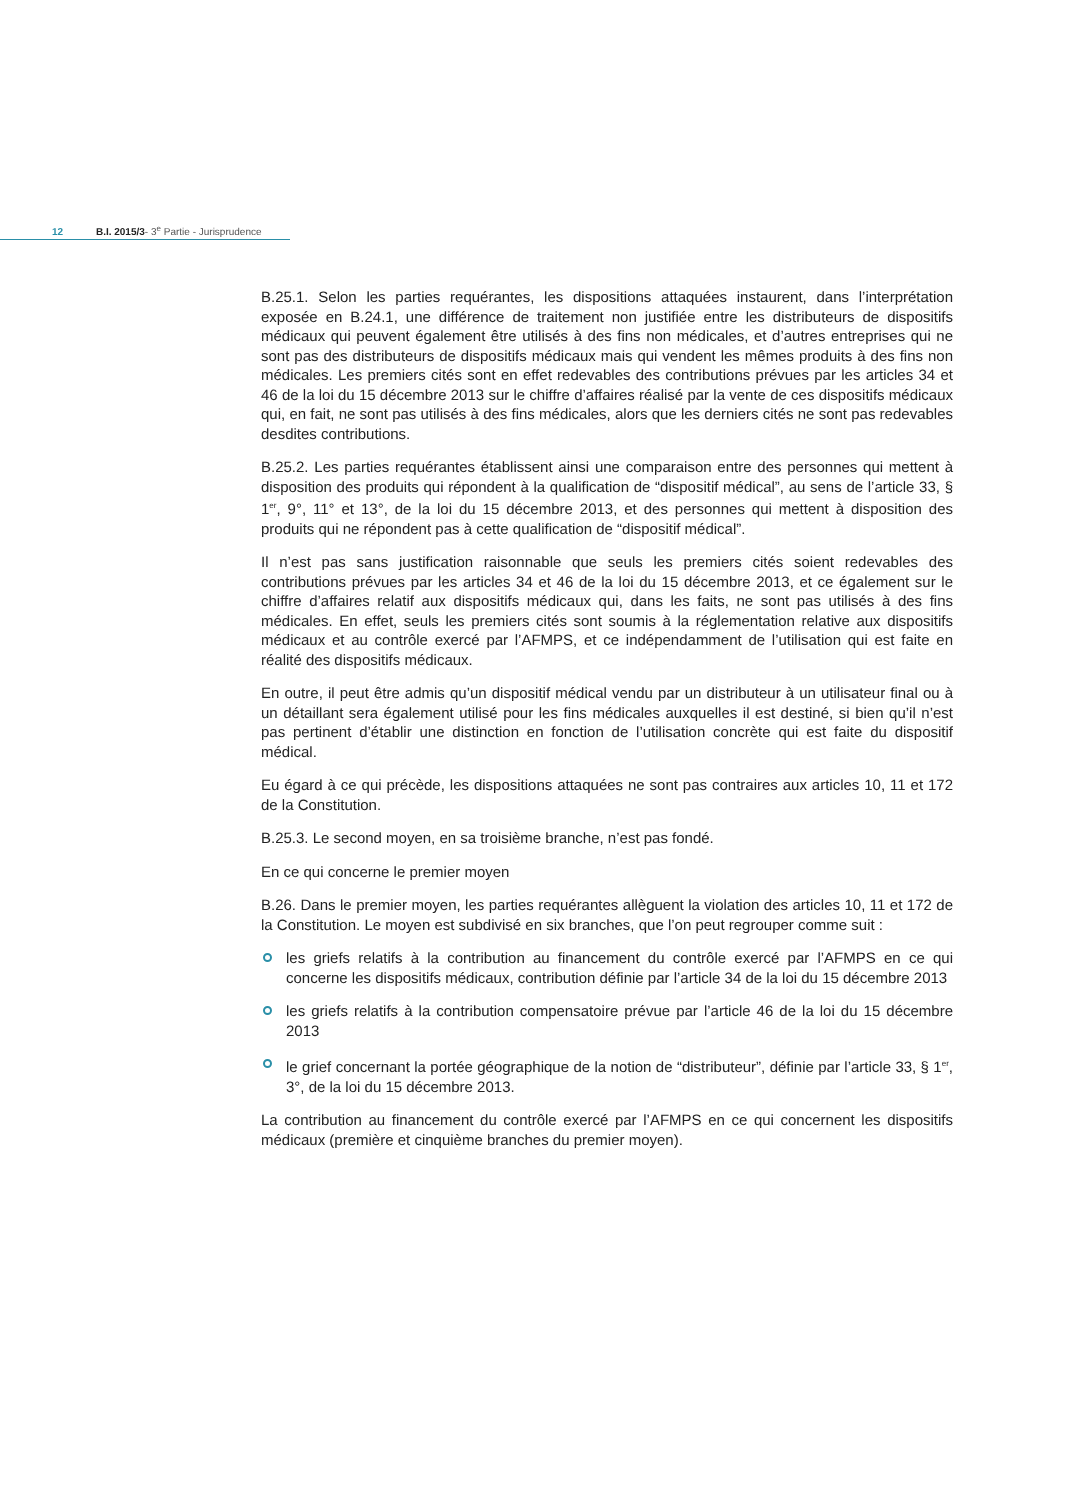12 B.I. 2015/3- 3<sup>e</sup> Partie - Jurisprudence
B.25.1. Selon les parties requérantes, les dispositions attaquées instaurent, dans l’interprétation exposée en B.24.1, une différence de traitement non justifiée entre les distributeurs de dispositifs médicaux qui peuvent également être utilisés à des fins non médicales, et d’autres entreprises qui ne sont pas des distributeurs de dispositifs médicaux mais qui vendent les mêmes produits à des fins non médicales. Les premiers cités sont en effet redevables des contributions prévues par les articles 34 et 46 de la loi du 15 décembre 2013 sur le chiffre d’affaires réalisé par la vente de ces dispositifs médicaux qui, en fait, ne sont pas utilisés à des fins médicales, alors que les derniers cités ne sont pas redevables desdites contributions.
B.25.2. Les parties requérantes établissent ainsi une comparaison entre des personnes qui mettent à disposition des produits qui répondent à la qualification de “dispositif médical”, au sens de l’article 33, § 1<sup>er</sup>, 9°, 11° et 13°, de la loi du 15 décembre 2013, et des personnes qui mettent à disposition des produits qui ne répondent pas à cette qualification de “dispositif médical”.
Il n’est pas sans justification raisonnable que seuls les premiers cités soient redevables des contributions prévues par les articles 34 et 46 de la loi du 15 décembre 2013, et ce également sur le chiffre d’affaires relatif aux dispositifs médicaux qui, dans les faits, ne sont pas utilisés à des fins médicales. En effet, seuls les premiers cités sont soumis à la réglementation relative aux dispositifs médicaux et au contrôle exercé par l’AFMPS, et ce indépendamment de l’utilisation qui est faite en réalité des dispositifs médicaux.
En outre, il peut être admis qu’un dispositif médical vendu par un distributeur à un utilisateur final ou à un détaillant sera également utilisé pour les fins médicales auxquelles il est destiné, si bien qu’il n’est pas pertinent d’établir une distinction en fonction de l’utilisation concrète qui est faite du dispositif médical.
Eu égard à ce qui précède, les dispositions attaquées ne sont pas contraires aux articles 10, 11 et 172 de la Constitution.
B.25.3. Le second moyen, en sa troisième branche, n’est pas fondé.
En ce qui concerne le premier moyen
B.26. Dans le premier moyen, les parties requérantes allèguent la violation des articles 10, 11 et 172 de la Constitution. Le moyen est subdivisé en six branches, que l’on peut regrouper comme suit :
les griefs relatifs à la contribution au financement du contrôle exercé par l’AFMPS en ce qui concerne les dispositifs médicaux, contribution définie par l’article 34 de la loi du 15 décembre 2013
les griefs relatifs à la contribution compensatoire prévue par l’article 46 de la loi du 15 décembre 2013
le grief concernant la portée géographique de la notion de “distributeur”, définie par l’article 33, § 1<sup>er</sup>, 3°, de la loi du 15 décembre 2013.
La contribution au financement du contrôle exercé par l’AFMPS en ce qui concernent les dispositifs médicaux (première et cinquième branches du premier moyen).